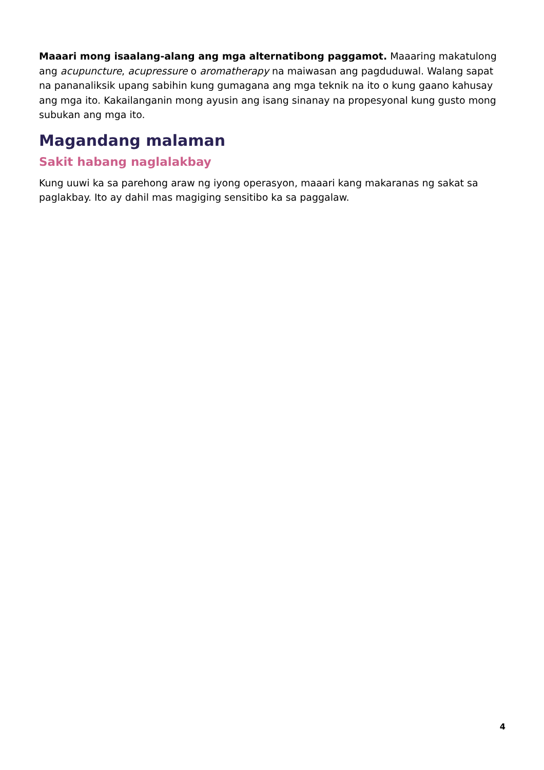Maaari mong isaalang-alang ang mga alternatibong paggamot. Maaaring makatulong ang acupuncture, acupressure o aromatherapy na maiwasan ang pagduduwal. Walang sapat na pananaliksik upang sabihin kung gumagana ang mga teknik na ito o kung gaano kahusay ang mga ito. Kakailanganin mong ayusin ang isang sinanay na propesyonal kung gusto mong subukan ang mga ito.
Magandang malaman
Sakit habang naglalakbay
Kung uuwi ka sa parehong araw ng iyong operasyon, maaari kang makaranas ng sakat sa paglakbay. Ito ay dahil mas magiging sensitibo ka sa paggalaw.
4